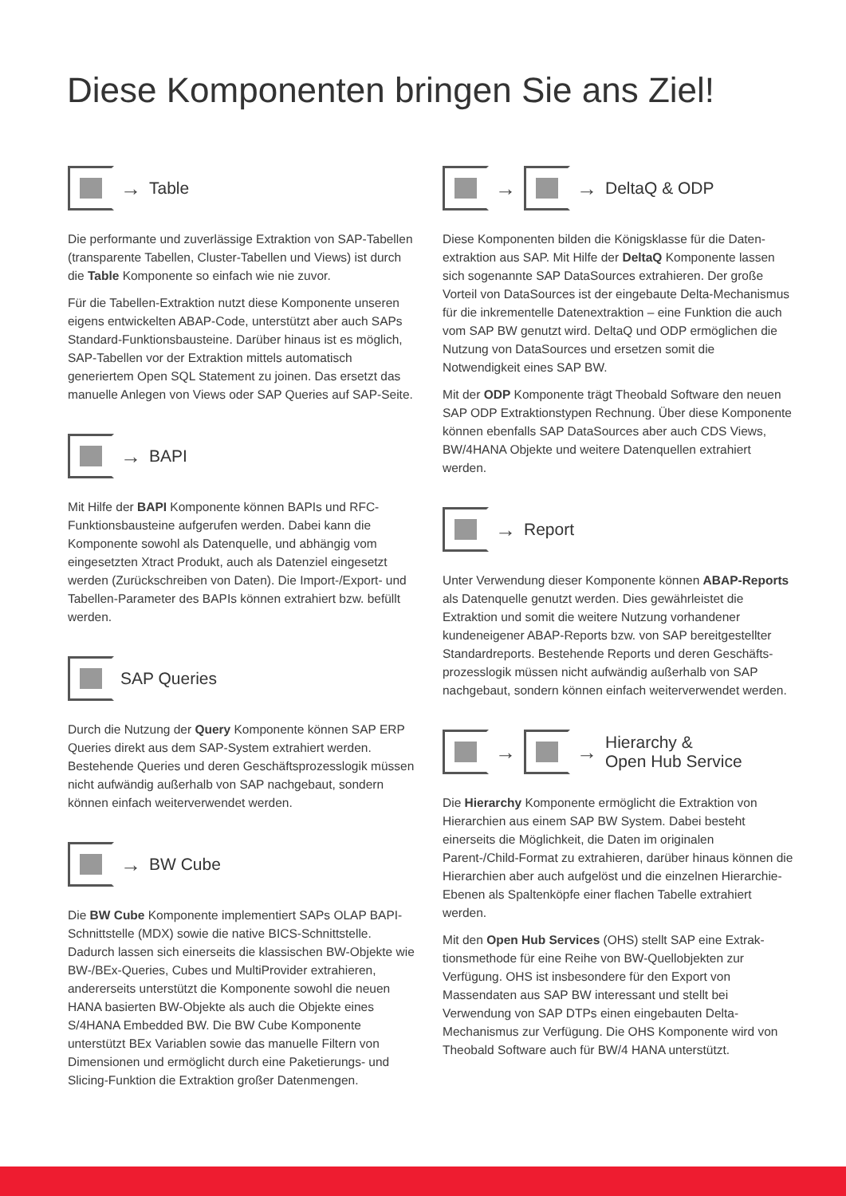Diese Komponenten bringen Sie ans Ziel!
→ Table
Die performante und zuverlässige Extraktion von SAP-Tabellen (transparente Tabellen, Cluster-Tabellen und Views) ist durch die Table Komponente so einfach wie nie zuvor.
Für die Tabellen-Extraktion nutzt diese Komponente unseren eigens entwickelten ABAP-Code, unterstützt aber auch SAPs Standard-Funktionsbausteine. Darüber hinaus ist es möglich, SAP-Tabellen vor der Extraktion mittels automatisch generiertem Open SQL Statement zu joinen. Das ersetzt das manuelle Anlegen von Views oder SAP Queries auf SAP-Seite.
→ BAPI
Mit Hilfe der BAPI Komponente können BAPIs und RFC-Funktionsbausteine aufgerufen werden. Dabei kann die Komponente sowohl als Datenquelle, und abhängig vom eingesetzten Xtract Produkt, auch als Datenziel eingesetzt werden (Zurückschreiben von Daten). Die Import-/Export- und Tabellen-Parameter des BAPIs können extrahiert bzw. befüllt werden.
SAP Queries
Durch die Nutzung der Query Komponente können SAP ERP Queries direkt aus dem SAP-System extrahiert werden. Bestehende Queries und deren Geschäftsprozesslogik müssen nicht aufwändig außerhalb von SAP nachgebaut, sondern können einfach weiterverwendet werden.
→ BW Cube
Die BW Cube Komponente implementiert SAPs OLAP BAPI-Schnittstelle (MDX) sowie die native BICS-Schnitt­stelle. Dadurch lassen sich einerseits die klassischen BW-Objekte wie BW-/BEx-Queries, Cubes und MultiProvider extrahieren, andererseits unterstützt die Komponente sowohl die neuen HANA basierten BW-Objekte als auch die Objekte eines S/4HANA Embedded BW. Die BW Cube Komponente unterstützt BEx Variablen sowie das manuelle Filtern von Dimensionen und ermöglicht durch eine Paketierungs- und Slicing-Funktion die Extraktion großer Datenmengen.
→ → DeltaQ & ODP
Diese Komponenten bilden die Königsklasse für die Daten­extraktion aus SAP. Mit Hilfe der DeltaQ Komponente lassen sich sogenannte SAP DataSources extrahieren. Der große Vorteil von DataSources ist der eingebaute Delta-Mechanismus für die inkrementelle Datenextraktion – eine Funktion die auch vom SAP BW genutzt wird. DeltaQ und ODP ermöglichen die Nutzung von DataSources und ersetzen somit die Notwendigkeit eines SAP BW.
Mit der ODP Komponente trägt Theobald Software den neuen SAP ODP Extraktionstypen Rechnung. Über diese Komponente können ebenfalls SAP DataSources aber auch CDS Views, BW/4HANA Objekte und weitere Daten­quellen extrahiert werden.
→ Report
Unter Verwendung dieser Komponente können ABAP-Reports als Datenquelle genutzt werden. Dies gewährleistet die Extraktion und somit die weitere Nutzung vorhandener kundeneigener ABAP-Reports bzw. von SAP bereitgestellter Standardreports. Bestehende Reports und deren Geschäfts­prozesslogik müssen nicht aufwändig außerhalb von SAP nachgebaut, sondern können einfach weiterverwendet werden.
→ → Hierarchy &
Open Hub Service
Die Hierarchy Komponente ermöglicht die Extraktion von Hierarchien aus einem SAP BW System. Dabei besteht einerseits die Möglichkeit, die Daten im originalen Parent-/Child-Format zu extrahieren, darüber hinaus können die Hierarchien aber auch aufgelöst und die einzelnen Hierarchie-Ebenen als Spaltenköpfe einer flachen Tabelle extrahiert werden.
Mit den Open Hub Services (OHS) stellt SAP eine Extrak­tionsmethode für eine Reihe von BW-Quellobjekten zur Verfügung. OHS ist insbesondere für den Export von Massendaten aus SAP BW interessant und stellt bei Verwendung von SAP DTPs einen eingebauten Delta-Mechanismus zur Verfügung. Die OHS Komponente wird von Theobald Software auch für BW/4 HANA unterstützt.